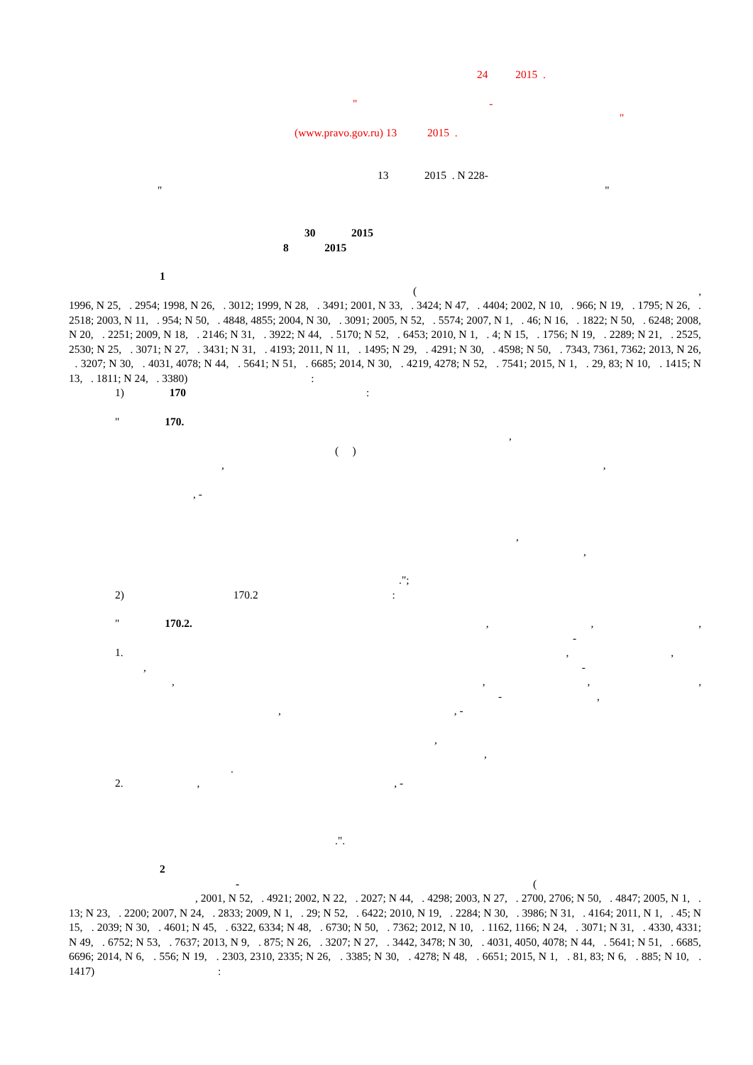24 2015 .
" - "
(www.pravo.gov.ru) 13 2015 .
13 2015 . N 228-
" "
30 2015
8 2015
1
( ,
1996, N 25, . 2954; 1998, N 26, . 3012; 1999, N 28, . 3491; 2001, N 33, . 3424; N 47, . 4404; 2002, N 10, . 966; N 19, . 1795; N 26, . 2518; 2003, N 11, . 954; N 50, . 4848, 4855; 2004, N 30, . 3091; 2005, N 52, . 5574; 2007, N 1, . 46; N 16, . 1822; N 50, . 6248; 2008, N 20, . 2251; 2009, N 18, . 2146; N 31, . 3922; N 44, . 5170; N 52, . 6453; 2010, N 1, . 4; N 15, . 1756; N 19, . 2289; N 21, . 2525, 2530; N 25, . 3071; N 27, . 3431; N 31, . 4193; 2011, N 11, . 1495; N 29, . 4291; N 30, . 4598; N 50, . 7343, 7361, 7362; 2013, N 26, . 3207; N 30, . 4031, 4078; N 44, . 5641; N 51, . 6685; 2014, N 30, . 4219, 4278; N 52, . 7541; 2015, N 1, . 29, 83; N 10, . 1415; N 13, . 1811; N 24, . 3380) :
1) 170 :
" 170.
,
( )
, ,
, -
,
,
.";
2) 170.2 :
" 170.2. , , ,
-
1. , ,
, -
, , , ,
- ,
, , -
,
,
.
2. , , -
.".
2
- (
, 2001, N 52, . 4921; 2002, N 22, . 2027; N 44, . 4298; 2003, N 27, . 2700, 2706; N 50, . 4847; 2005, N 1, . 13; N 23, . 2200; 2007, N 24, . 2833; 2009, N 1, . 29; N 52, . 6422; 2010, N 19, . 2284; N 30, . 3986; N 31, . 4164; 2011, N 1, . 45; N 15, . 2039; N 30, . 4601; N 45, . 6322, 6334; N 48, . 6730; N 50, . 7362; 2012, N 10, . 1162, 1166; N 24, . 3071; N 31, . 4330, 4331; N 49, . 6752; N 53, . 7637; 2013, N 9, . 875; N 26, . 3207; N 27, . 3442, 3478; N 30, . 4031, 4050, 4078; N 44, . 5641; N 51, . 6685, 6696; 2014, N 6, . 556; N 19, . 2303, 2310, 2335; N 26, . 3385; N 30, . 4278; N 48, . 6651; 2015, N 1, . 81, 83; N 6, . 885; N 10, . 1417) :